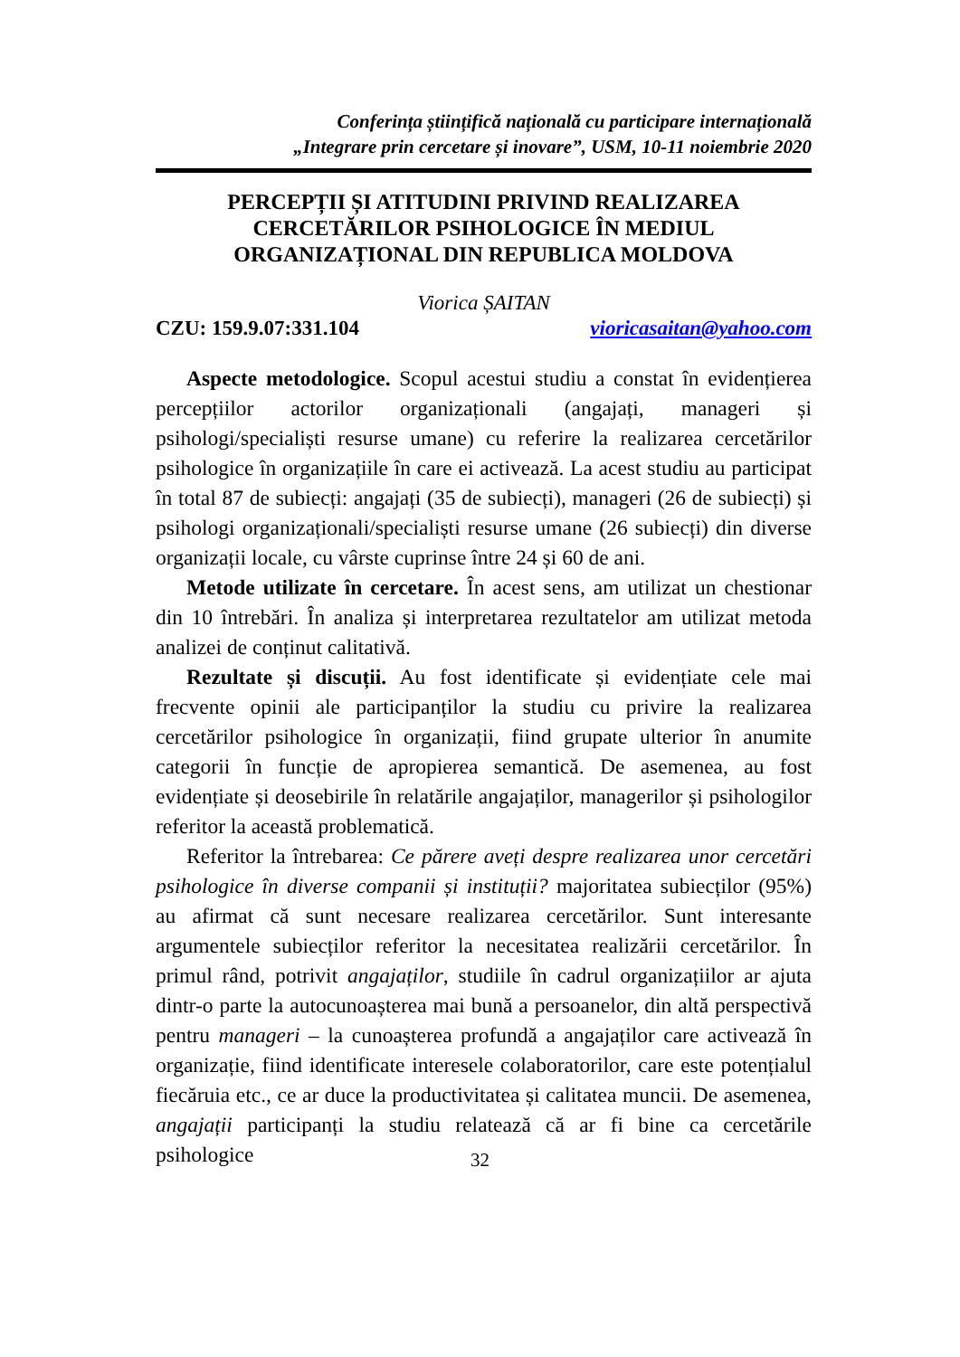Conferința științifică națională cu participare internațională
„Integrare prin cercetare și inovare”, USM, 10-11 noiembrie 2020
PERCEPȚII ȘI ATITUDINI PRIVIND REALIZAREA CERCETĂRILOR PSIHOLOGICE ÎN MEDIUL ORGANIZAȚIONAL DIN REPUBLICA MOLDOVA
Viorica ȘAITAN
CZU: 159.9.07:331.104 vioricasaitan@yahoo.com
Aspecte metodologice. Scopul acestui studiu a constat în evidențierea percepțiilor actorilor organizaționali (angajați, manageri și psihologi/specialiști resurse umane) cu referire la realizarea cercetărilor psihologice în organizațiile în care ei activează. La acest studiu au participat în total 87 de subiecți: angajați (35 de subiecți), manageri (26 de subiecți) și psihologi organizaționali/specialiști resurse umane (26 subiecți) din diverse organizații locale, cu vârste cuprinse între 24 și 60 de ani.
Metode utilizate în cercetare. În acest sens, am utilizat un chestionar din 10 întrebări. În analiza și interpretarea rezultatelor am utilizat metoda analizei de conținut calitativă.
Rezultate și discuții. Au fost identificate și evidențiate cele mai frecvente opinii ale participanților la studiu cu privire la realizarea cercetărilor psihologice în organizații, fiind grupate ulterior în anumite categorii în funcție de apropierea semantică. De asemenea, au fost evidențiate și deosebirile în relatările angajaților, managerilor și psihologilor referitor la această problematică.
Referitor la întrebarea: Ce părere aveți despre realizarea unor cercetări psihologice în diverse companii și instituții? majoritatea subiecților (95%) au afirmat că sunt necesare realizarea cercetărilor. Sunt interesante argumentele subiecților referitor la necesitatea realizării cercetărilor. În primul rând, potrivit angajaților, studiile în cadrul organizațiilor ar ajuta dintr-o parte la autocunoașterea mai bună a persoanelor, din altă perspectivă pentru manageri – la cunoașterea profundă a angajaților care activează în organizație, fiind identificate interesele colaboratorilor, care este potențialul fiecăruia etc., ce ar duce la productivitatea și calitatea muncii. De asemenea, angajații participanți la studiu relatează că ar fi bine ca cercetările psihologice
32